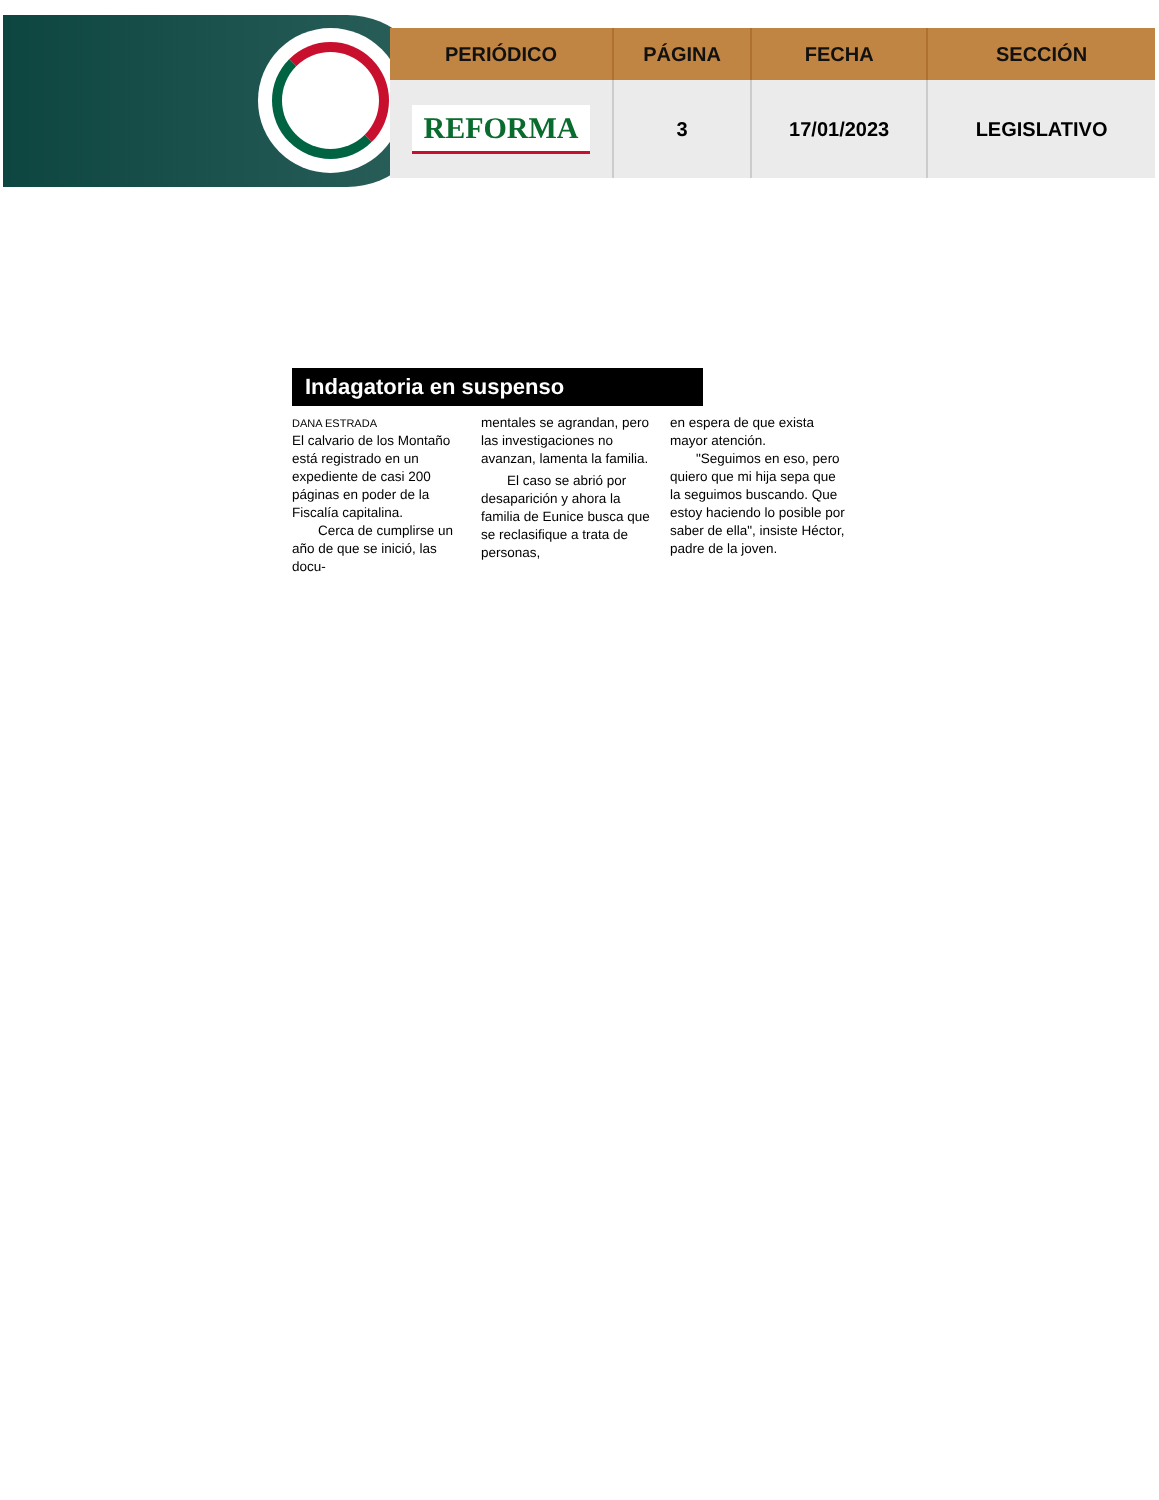| PERIÓDICO | PÁGINA | FECHA | SECCIÓN |
| --- | --- | --- | --- |
| REFORMA | 3 | 17/01/2023 | LEGISLATIVO |
Indagatoria en suspenso
DANA ESTRADA
El calvario de los Montaño está registrado en un expediente de casi 200 páginas en poder de la Fiscalía capitalina.
Cerca de cumplirse un año de que se inició, las docu-
mentales se agrandan, pero las investigaciones no avanzan, lamenta la familia.
El caso se abrió por desaparición y ahora la familia de Eunice busca que se reclasifique a trata de personas,
en espera de que exista mayor atención.
"Seguimos en eso, pero quiero que mi hija sepa que la seguimos buscando. Que estoy haciendo lo posible por saber de ella", insiste Héctor, padre de la joven.